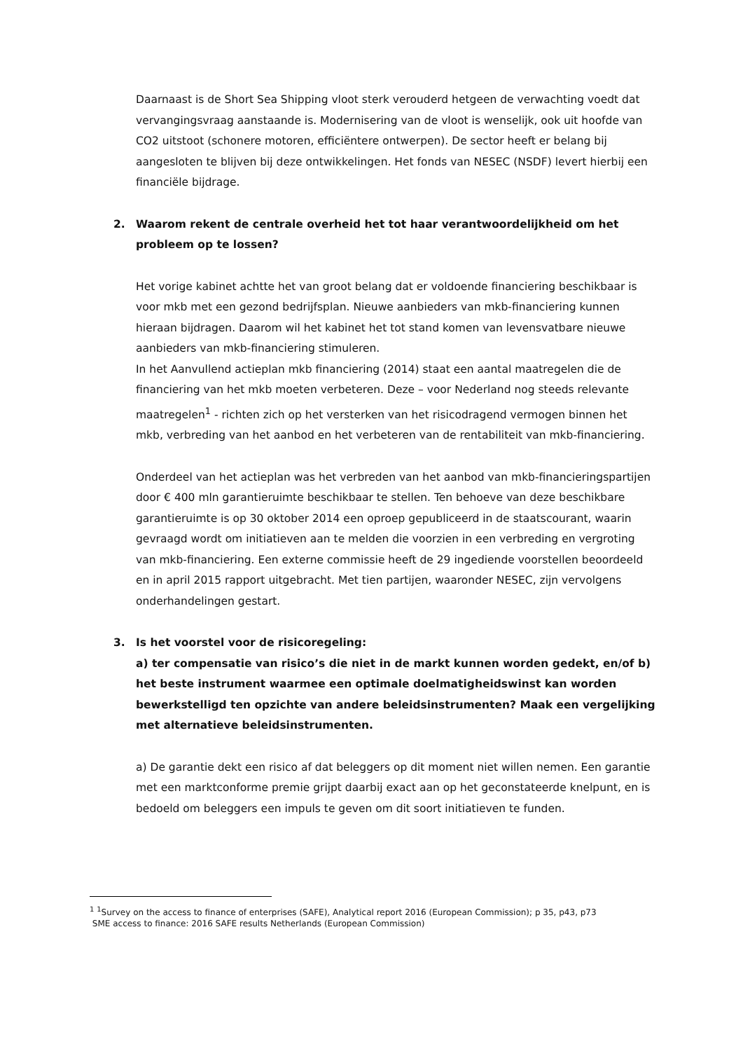Daarnaast is de Short Sea Shipping vloot sterk verouderd hetgeen de verwachting voedt dat vervangingsvraag aanstaande is. Modernisering van de vloot is wenselijk, ook uit hoofde van CO2 uitstoot (schonere motoren, efficiëntere ontwerpen). De sector heeft er belang bij aangesloten te blijven bij deze ontwikkelingen. Het fonds van NESEC (NSDF) levert hierbij een financiële bijdrage.
2. Waarom rekent de centrale overheid het tot haar verantwoordelijkheid om het probleem op te lossen?
Het vorige kabinet achtte het van groot belang dat er voldoende financiering beschikbaar is voor mkb met een gezond bedrijfsplan. Nieuwe aanbieders van mkb-financiering kunnen hieraan bijdragen. Daarom wil het kabinet het tot stand komen van levensvatbare nieuwe aanbieders van mkb-financiering stimuleren.
In het Aanvullend actieplan mkb financiering (2014) staat een aantal maatregelen die de financiering van het mkb moeten verbeteren. Deze – voor Nederland nog steeds relevante maatregelen<sup>1</sup> - richten zich op het versterken van het risicodragend vermogen binnen het mkb, verbreding van het aanbod en het verbeteren van de rentabiliteit van mkb-financiering.
Onderdeel van het actieplan was het verbreden van het aanbod van mkb-financieringspartijen door € 400 mln garantieruimte beschikbaar te stellen. Ten behoeve van deze beschikbare garantieruimte is op 30 oktober 2014 een oproep gepubliceerd in de staatscourant, waarin gevraagd wordt om initiatieven aan te melden die voorzien in een verbreding en vergroting van mkb-financiering. Een externe commissie heeft de 29 ingediende voorstellen beoordeeld en in april 2015 rapport uitgebracht. Met tien partijen, waaronder NESEC, zijn vervolgens onderhandelingen gestart.
3. Is het voorstel voor de risicoregeling:
a) ter compensatie van risico’s die niet in de markt kunnen worden gedekt, en/of b) het beste instrument waarmee een optimale doelmatigheidswinst kan worden bewerkstelligd ten opzichte van andere beleidsinstrumenten? Maak een vergelijking met alternatieve beleidsinstrumenten.
a) De garantie dekt een risico af dat beleggers op dit moment niet willen nemen. Een garantie met een marktconforme premie grijpt daarbij exact aan op het geconstateerde knelpunt, en is bedoeld om beleggers een impuls te geven om dit soort initiatieven te funden.
<sup>1</sup> <sup>1</sup>Survey on the access to finance of enterprises (SAFE), Analytical report 2016 (European Commission); p 35, p43, p73
SME access to finance: 2016 SAFE results Netherlands (European Commission)